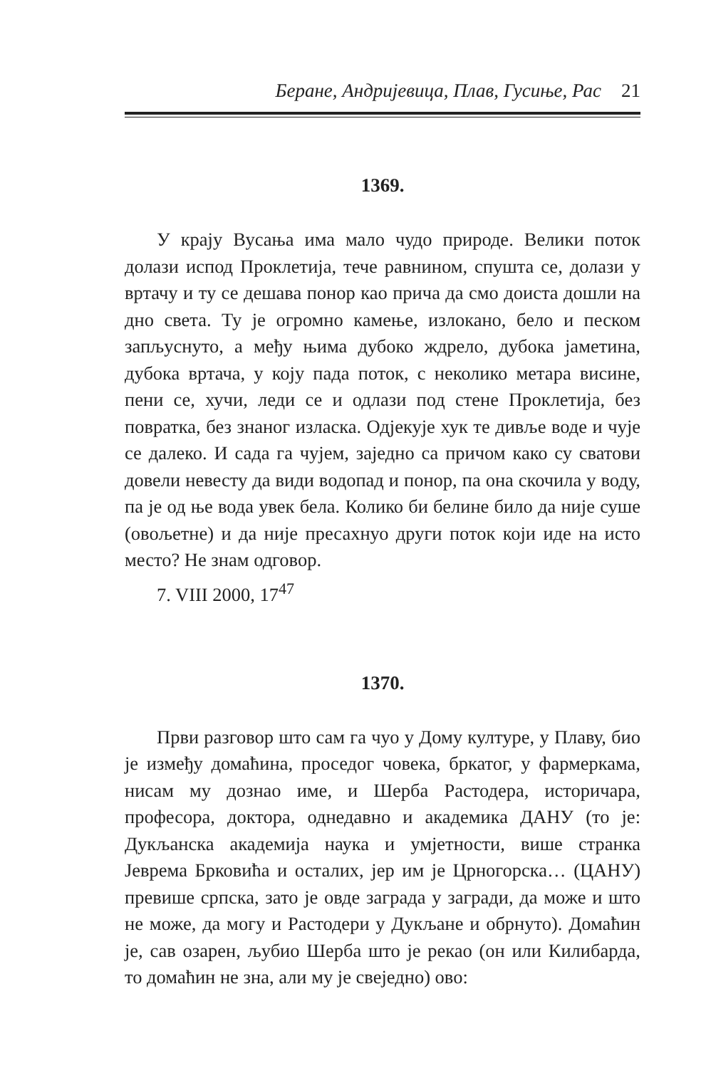Беране, Андријевица, Плав, Гусиње, Рас 21
1369.
У крају Вусања има мало чудо природе. Велики поток долази испод Проклетија, тече равнином, спушта се, долази у вртачу и ту се дешава понор као прича да смо доиста дошли на дно света. Ту је огромно камење, излокано, бело и песком запљуснуто, а међу њима дубоко ждрело, дубока јаметина, дубока вртача, у коју пада поток, с неколико метара висине, пени се, хучи, леди се и одлази под стене Проклетија, без повратка, без знаног изласка. Одјекује хук те дивље воде и чује се далеко. И сада га чујем, заједно са причом како су сватови довели невесту да види водопад и понор, па она скочила у воду, па је од ње вода увек бела. Колико би белине било да није суше (овољетне) и да није пресахнуо други поток који иде на исто место? Не знам одговор.
7. VIII 2000, 17<sup>47</sup>
1370.
Први разговор што сам га чуо у Дому културе, у Плаву, био је између домаћина, проседог човека, бркатог, у фармеркама, нисам му дознао име, и Шерба Растодера, историчара, професора, доктора, однедавно и академика ДАНУ (то је: Дукљанска академија наука и умјетности, више странка Јеврема Брковића и осталих, јер им је Црногорска… (ЦАНУ) превише српска, зато је овде заграда у загради, да може и што не може, да могу и Растодери у Дукљане и обрнуто). Домаћин је, сав озарен, љубио Шерба што је рекао (он или Килибарда, то домаћин не зна, али му је свеједно) ово: